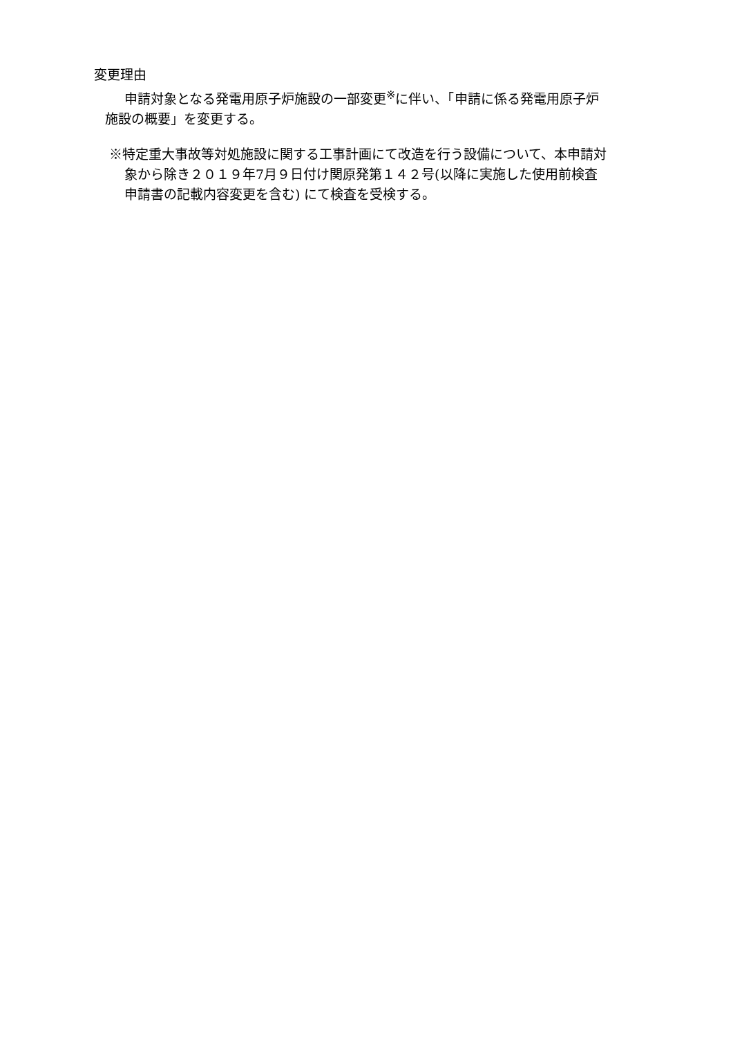変更理由
申請対象となる発電用原子炉施設の一部変更<sup>※</sup>に伴い、「申請に係る発電用原子炉
施設の概要」を変更する。
※特定重大事故等対処施設に関する工事計画にて改造を行う設備について、本申請対
象から除き２０１９年7月９日付け関原発第１４２号(以降に実施した使用前検査
申請書の記載内容変更を含む) にて検査を受検する。